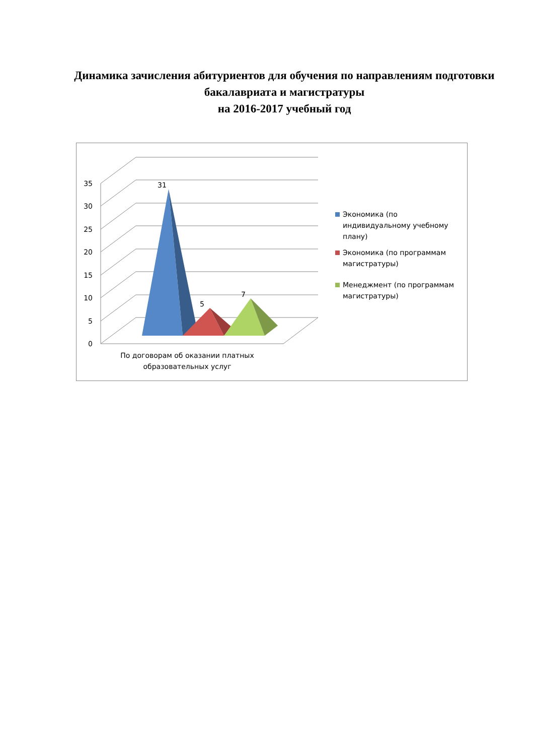Динамика зачисления абитуриентов для обучения по направлениям подготовки бакалавриата и магистратуры
на 2016-2017 учебный год
35
30
25
20
15
10
5
0
31
5
7
По договорам об оказании платных образовательных услуг
Экономика (по индивидуальному учебному плану)
Экономика (по программам магистратуры)
Менеджмент (по программам магистратуры)